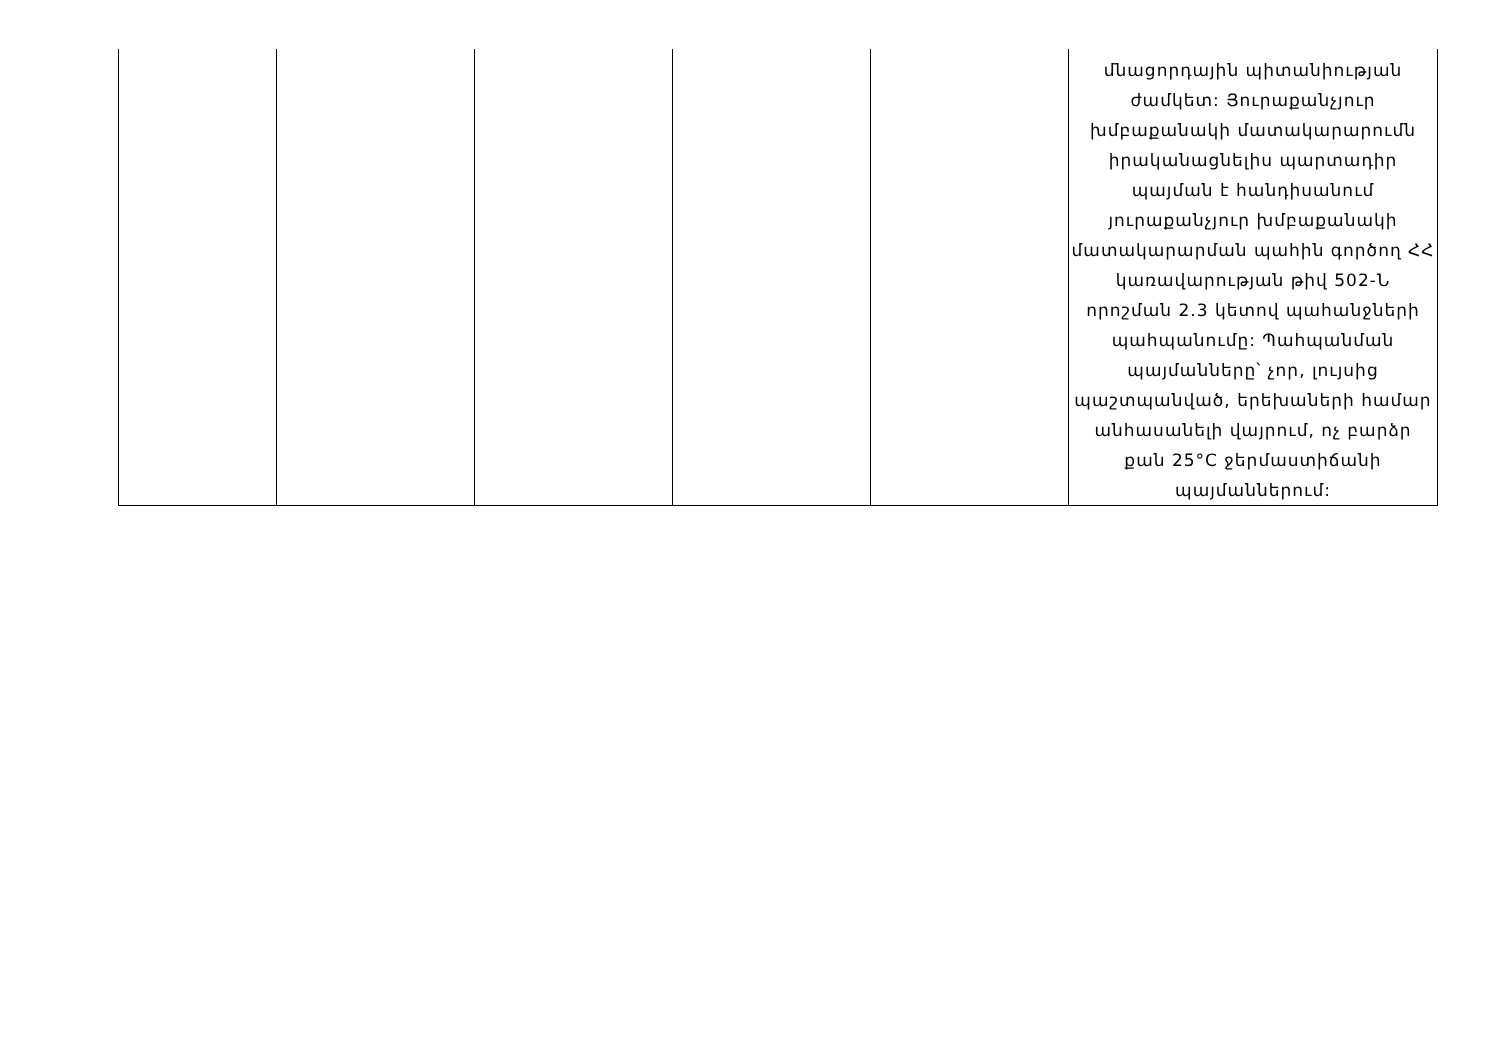| | | | | | մնացորդային պիտանիության ժամկետ: Յուրաքանչյուր խմբաքանակի մատակարարումն իրականացնելիս պարտադիր պայման է հանդիսանում յուրաքանչյուր խմբաքանակի մատակարարման պահին գործող ՀՀ կառավարության թիվ 502-Ն որոշման 2.3 կետով պահանջների պահպանումը: Պահպանման պայմանները՝ չոր, լույսից պաշտպանված, երեխաների համար անհասանելի վայրում, ոչ բարձր քան 25°C ջերմաստիճանի պայմաններում: |